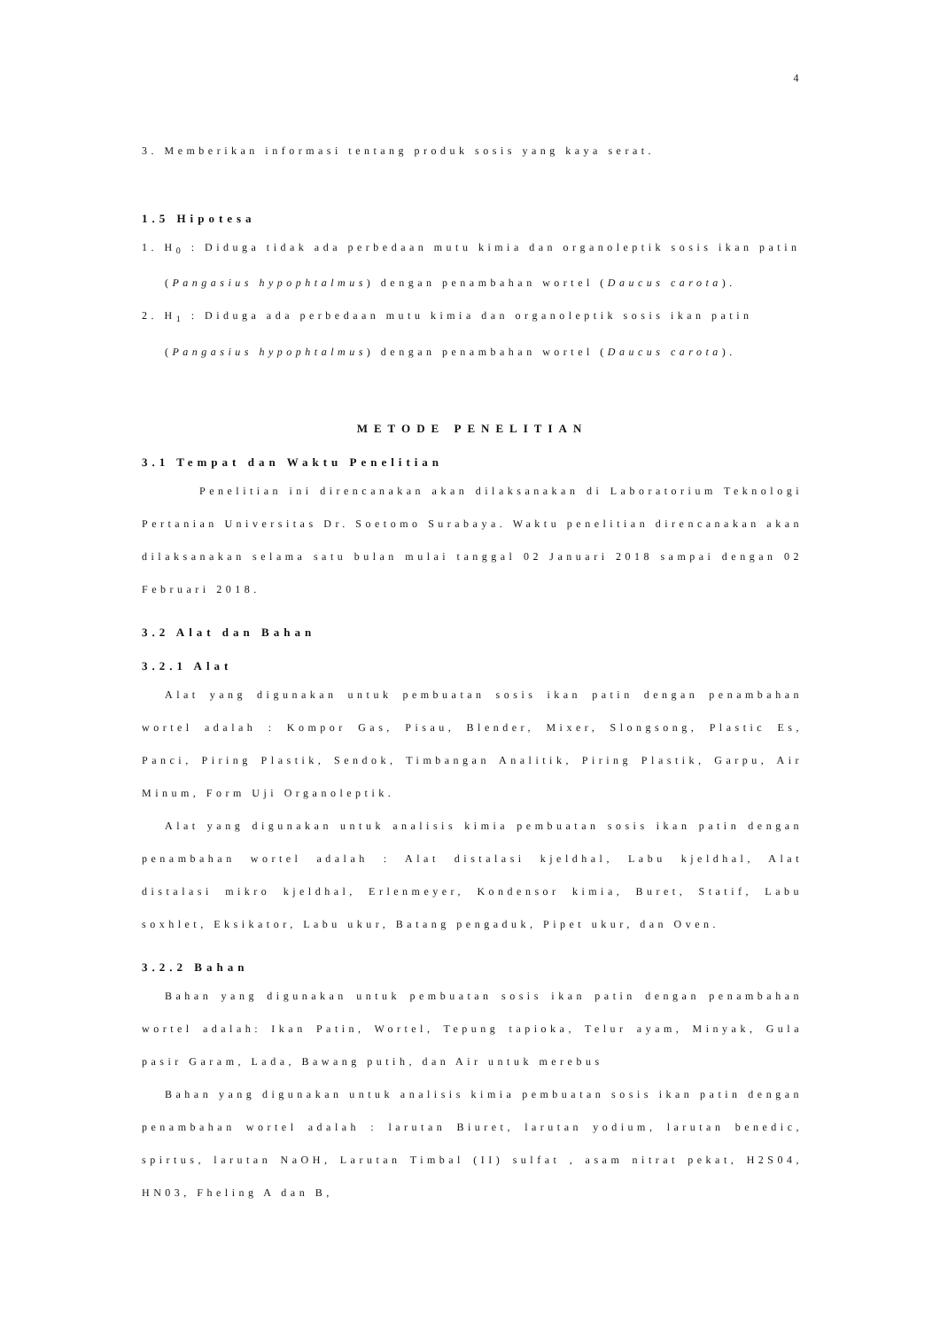4
3. Memberikan informasi tentang produk sosis yang kaya serat.
1.5 Hipotesa
1. H<sub>0</sub> : Diduga tidak ada perbedaan mutu kimia dan organoleptik sosis ikan patin
(Pangasius hypophtalmus) dengan penambahan wortel (Daucus carota).
2. H<sub>1</sub> : Diduga ada perbedaan mutu kimia dan organoleptik sosis ikan patin
(Pangasius hypophtalmus) dengan penambahan wortel (Daucus carota).
METODE PENELITIAN
3.1 Tempat dan Waktu Penelitian
Penelitian ini direncanakan akan dilaksanakan di Laboratorium Teknologi Pertanian Universitas Dr. Soetomo Surabaya. Waktu penelitian direncanakan akan dilaksanakan selama satu bulan mulai tanggal 02 Januari 2018 sampai dengan 02 Februari 2018.
3.2 Alat dan Bahan
3.2.1 Alat
Alat yang digunakan untuk pembuatan sosis ikan patin dengan penambahan wortel adalah : Kompor Gas, Pisau, Blender, Mixer, Slongsong, Plastic Es, Panci, Piring Plastik, Sendok, Timbangan Analitik, Piring Plastik, Garpu, Air Minum, Form Uji Organoleptik.
Alat yang digunakan untuk analisis kimia pembuatan sosis ikan patin dengan penambahan wortel adalah : Alat distalasi kjeldhal, Labu kjeldhal, Alat distalasi mikro kjeldhal, Erlenmeyer, Kondensor kimia, Buret, Statif, Labu soxhlet, Eksikator, Labu ukur, Batang pengaduk, Pipet ukur, dan Oven.
3.2.2 Bahan
Bahan yang digunakan untuk pembuatan sosis ikan patin dengan penambahan wortel adalah: Ikan Patin, Wortel, Tepung tapioka, Telur ayam, Minyak, Gula pasir Garam, Lada, Bawang putih, dan Air untuk merebus
Bahan yang digunakan untuk analisis kimia pembuatan sosis ikan patin dengan penambahan wortel adalah : larutan Biuret, larutan yodium, larutan benedic, spirtus, larutan NaOH, Larutan Timbal (II) sulfat , asam nitrat pekat, H2S04, HN03, Fheling A dan B,